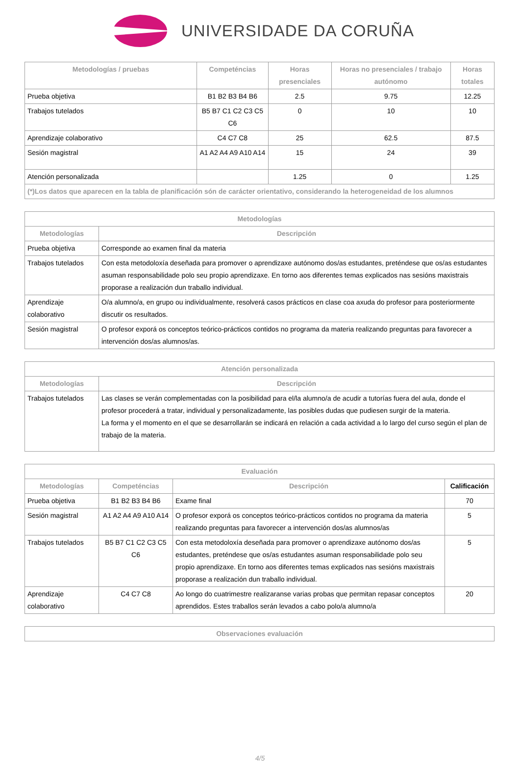UNIVERSIDADE DA CORUÑA
| Metodologías / pruebas | Competéncias | Horas presenciales | Horas no presenciales / trabajo autónomo | Horas totales |
| --- | --- | --- | --- | --- |
| Prueba objetiva | B1 B2 B3 B4 B6 | 2.5 | 9.75 | 12.25 |
| Trabajos tutelados | B5 B7 C1 C2 C3 C5 C6 | 0 | 10 | 10 |
| Aprendizaje colaborativo | C4 C7 C8 | 25 | 62.5 | 87.5 |
| Sesión magistral | A1 A2 A4 A9 A10 A14 | 15 | 24 | 39 |
| Atención personalizada | | 1.25 | 0 | 1.25 |
| (*)Los datos que aparecen en la tabla de planificación són de carácter orientativo, considerando la heterogeneidad de los alumnos | | | | |
| Metodologías | |
| --- | --- |
| Metodologías | Descripción |
| Prueba objetiva | Corresponde ao examen final da materia |
| Trabajos tutelados | Con esta metodoloxía deseñada para promover o aprendizaxe autónomo dos/as estudantes, preténdese que os/as estudantes asuman responsabilidade polo seu propio aprendizaxe. En torno aos diferentes temas explicados nas sesións maxistrais proporase a realización dun traballo individual. |
| Aprendizaje colaborativo | O/a alumno/a, en grupo ou individualmente, resolverá casos prácticos en clase coa axuda do profesor para posteriormente discutir os resultados. |
| Sesión magistral | O profesor exporá os conceptos teórico-prácticos contidos no programa da materia realizando preguntas para favorecer a intervención dos/as alumnos/as. |
| Atención personalizada | |
| --- | --- |
| Metodologías | Descripción |
| Trabajos tutelados | Las clases se verán complementadas con la posibilidad para el/la alumno/a de acudir a tutorías fuera del aula, donde el profesor procederá a tratar, individual y personalizadamente, las posibles dudas que pudiesen surgir de la materia. La forma y el momento en el que se desarrollarán se indicará en relación a cada actividad a lo largo del curso según el plan de trabajo de la materia. |
| Evaluación | | | |
| --- | --- | --- | --- |
| Metodologías | Competéncias | Descripción | Calificación |
| Prueba objetiva | B1 B2 B3 B4 B6 | Exame final | 70 |
| Sesión magistral | A1 A2 A4 A9 A10 A14 | O profesor exporá os conceptos teórico-prácticos contidos no programa da materia realizando preguntas para favorecer a intervención dos/as alumnos/as | 5 |
| Trabajos tutelados | B5 B7 C1 C2 C3 C5 C6 | Con esta metodoloxía deseñada para promover o aprendizaxe autónomo dos/as estudantes, preténdese que os/as estudantes asuman responsabilidade polo seu propio aprendizaxe. En torno aos diferentes temas explicados nas sesións maxistrais proporase a realización dun traballo individual. | 5 |
| Aprendizaje colaborativo | C4 C7 C8 | Ao longo do cuatrimestre realizaranse varias probas que permitan repasar conceptos aprendidos. Estes traballos serán levados a cabo polo/a alumno/a | 20 |
| Observaciones evaluación |
| --- |
4/5